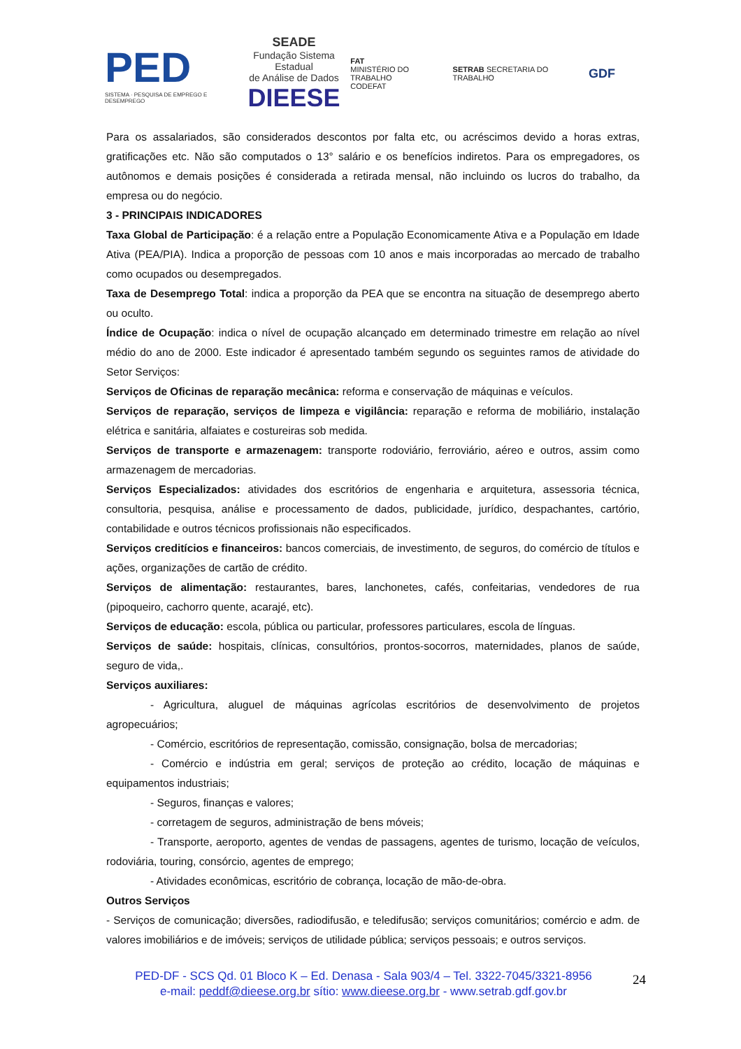PED
SISTEMA · PESQUISA DE EMPREGO E DESEMPREGO
SEADE
Fundação Sistema Estadual
de Análise de Dados
DIEESE
FAT
MINISTÉRIO DO TRABALHO
CODEFAT
SETRAB SECRETARIA DO TRABALHO
GDF
Para os assalariados, são considerados descontos por falta etc, ou acréscimos devido a horas extras, gratificações etc. Não são computados o 13° salário e os benefícios indiretos. Para os empregadores, os autônomos e demais posições é considerada a retirada mensal, não incluindo os lucros do trabalho, da empresa ou do negócio.
3 - PRINCIPAIS INDICADORES
Taxa Global de Participação: é a relação entre a População Economicamente Ativa e a População em Idade Ativa (PEA/PIA). Indica a proporção de pessoas com 10 anos e mais incorporadas ao mercado de trabalho como ocupados ou desempregados.
Taxa de Desemprego Total: indica a proporção da PEA que se encontra na situação de desemprego aberto ou oculto.
Índice de Ocupação: indica o nível de ocupação alcançado em determinado trimestre em relação ao nível médio do ano de 2000. Este indicador é apresentado também segundo os seguintes ramos de atividade do Setor Serviços:
Serviços de Oficinas de reparação mecânica: reforma e conservação de máquinas e veículos.
Serviços de reparação, serviços de limpeza e vigilância: reparação e reforma de mobiliário, instalação elétrica e sanitária, alfaiates e costureiras sob medida.
Serviços de transporte e armazenagem: transporte rodoviário, ferroviário, aéreo e outros, assim como armazenagem de mercadorias.
Serviços Especializados: atividades dos escritórios de engenharia e arquitetura, assessoria técnica, consultoria, pesquisa, análise e processamento de dados, publicidade, jurídico, despachantes, cartório, contabilidade e outros técnicos profissionais não especificados.
Serviços creditícios e financeiros: bancos comerciais, de investimento, de seguros, do comércio de títulos e ações, organizações de cartão de crédito.
Serviços de alimentação: restaurantes, bares, lanchonetes, cafés, confeitarias, vendedores de rua (pipoqueiro, cachorro quente, acarajé, etc).
Serviços de educação: escola, pública ou particular, professores particulares, escola de línguas.
Serviços de saúde: hospitais, clínicas, consultórios, prontos-socorros, maternidades, planos de saúde, seguro de vida,.
Serviços auxiliares:
- Agricultura, aluguel de máquinas agrícolas escritórios de desenvolvimento de projetos agropecuários;
- Comércio, escritórios de representação, comissão, consignação, bolsa de mercadorias;
- Comércio e indústria em geral; serviços de proteção ao crédito, locação de máquinas e equipamentos industriais;
- Seguros, finanças e valores;
- corretagem de seguros, administração de bens móveis;
- Transporte, aeroporto, agentes de vendas de passagens, agentes de turismo, locação de veículos, rodoviária, touring, consórcio, agentes de emprego;
- Atividades econômicas, escritório de cobrança, locação de mão-de-obra.
Outros Serviços
- Serviços de comunicação; diversões, radiodifusão, e teledifusão; serviços comunitários; comércio e adm. de valores imobiliários e de imóveis; serviços de utilidade pública; serviços pessoais; e outros serviços.
PED-DF - SCS Qd. 01 Bloco K – Ed. Denasa - Sala 903/4 – Tel. 3322-7045/3321-8956
e-mail: peddf@dieese.org.br sítio: www.dieese.org.br - www.setrab.gdf.gov.br
24